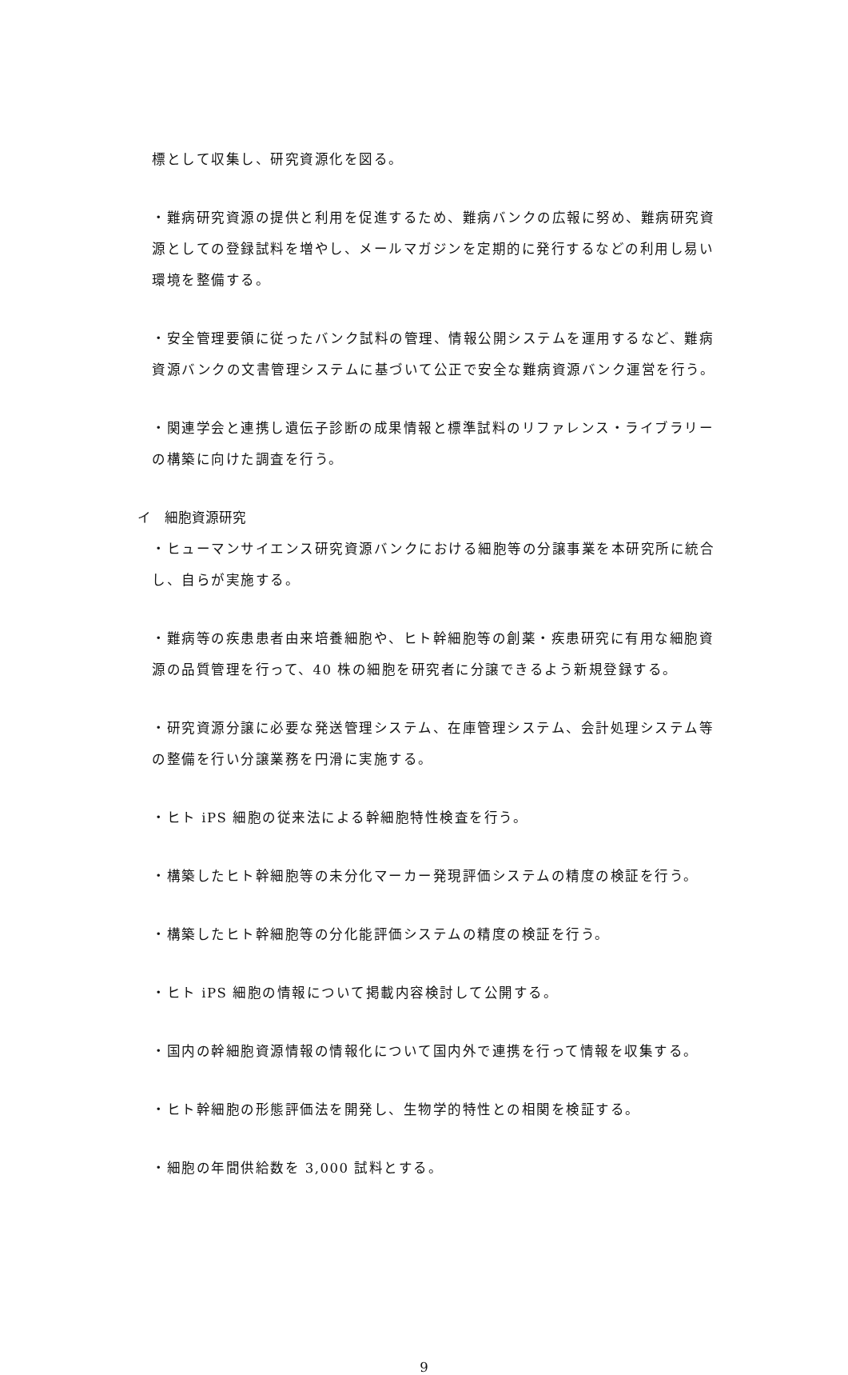標として収集し、研究資源化を図る。
・難病研究資源の提供と利用を促進するため、難病バンクの広報に努め、難病研究資源としての登録試料を増やし、メールマガジンを定期的に発行するなどの利用し易い環境を整備する。
・安全管理要領に従ったバンク試料の管理、情報公開システムを運用するなど、難病資源バンクの文書管理システムに基づいて公正で安全な難病資源バンク運営を行う。
・関連学会と連携し遺伝子診断の成果情報と標準試料のリファレンス・ライブラリーの構築に向けた調査を行う。
イ　細胞資源研究
・ヒューマンサイエンス研究資源バンクにおける細胞等の分譲事業を本研究所に統合し、自らが実施する。
・難病等の疾患患者由来培養細胞や、ヒト幹細胞等の創薬・疾患研究に有用な細胞資源の品質管理を行って、40 株の細胞を研究者に分譲できるよう新規登録する。
・研究資源分譲に必要な発送管理システム、在庫管理システム、会計処理システム等の整備を行い分譲業務を円滑に実施する。
・ヒト iPS 細胞の従来法による幹細胞特性検査を行う。
・構築したヒト幹細胞等の未分化マーカー発現評価システムの精度の検証を行う。
・構築したヒト幹細胞等の分化能評価システムの精度の検証を行う。
・ヒト iPS 細胞の情報について掲載内容検討して公開する。
・国内の幹細胞資源情報の情報化について国内外で連携を行って情報を収集する。
・ヒト幹細胞の形態評価法を開発し、生物学的特性との相関を検証する。
・細胞の年間供給数を 3,000 試料とする。
9